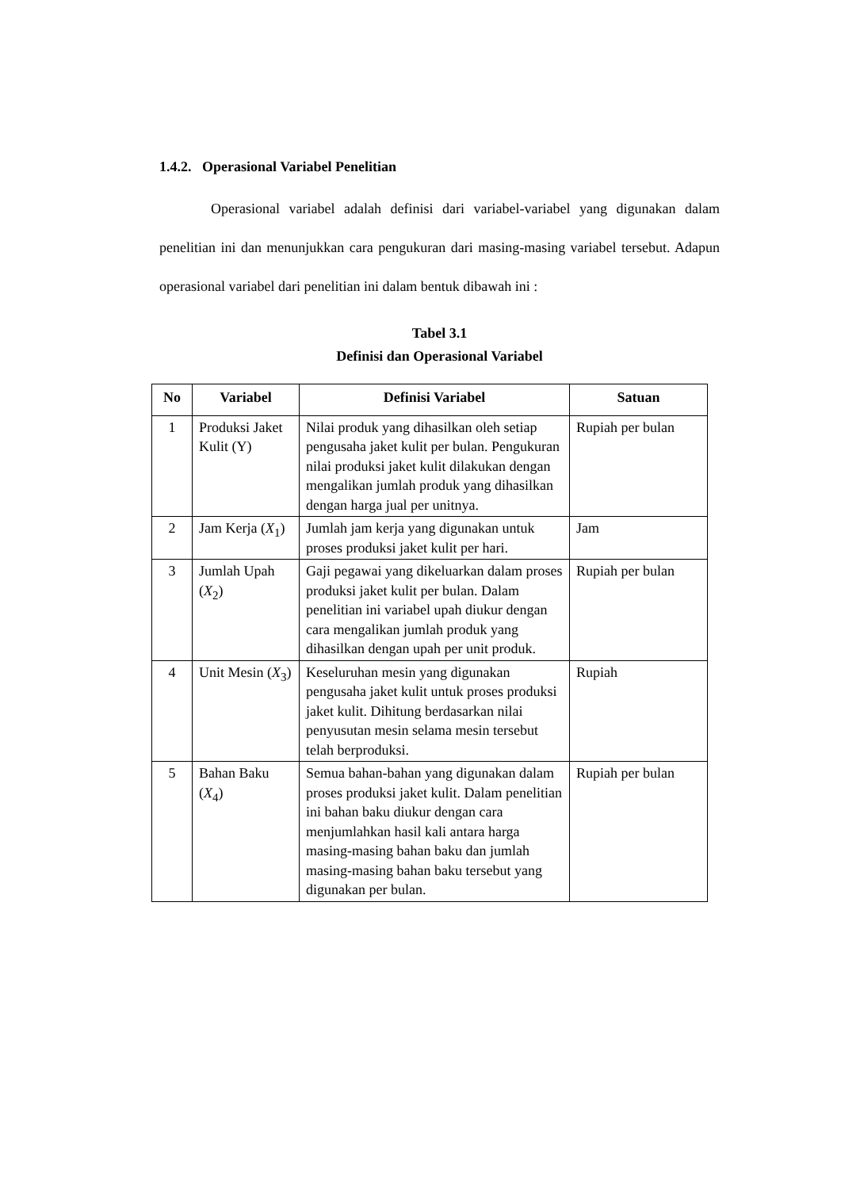1.4.2. Operasional Variabel Penelitian
Operasional variabel adalah definisi dari variabel-variabel yang digunakan dalam penelitian ini dan menunjukkan cara pengukuran dari masing-masing variabel tersebut. Adapun operasional variabel dari penelitian ini dalam bentuk dibawah ini :
Tabel 3.1
Definisi dan Operasional Variabel
| No | Variabel | Definisi Variabel | Satuan |
| --- | --- | --- | --- |
| 1 | Produksi Jaket Kulit (Y) | Nilai produk yang dihasilkan oleh setiap pengusaha jaket kulit per bulan. Pengukuran nilai produksi jaket kulit dilakukan dengan mengalikan jumlah produk yang dihasilkan dengan harga jual per unitnya. | Rupiah per bulan |
| 2 | Jam Kerja ( X<sub>1</sub>) | Jumlah jam kerja yang digunakan untuk proses produksi jaket kulit per hari. | Jam |
| 3 | Jumlah Upah ( X<sub>2</sub>) | Gaji pegawai yang dikeluarkan dalam proses produksi jaket kulit per bulan. Dalam penelitian ini variabel upah diukur dengan cara mengalikan jumlah produk yang dihasilkan dengan upah per unit produk. | Rupiah per bulan |
| 4 | Unit Mesin ( X<sub>3</sub>) | Keseluruhan mesin yang digunakan pengusaha jaket kulit untuk proses produksi jaket kulit. Dihitung berdasarkan nilai penyusutan mesin selama mesin tersebut telah berproduksi. | Rupiah |
| 5 | Bahan Baku ( X<sub>4</sub>) | Semua bahan-bahan yang digunakan dalam proses produksi jaket kulit. Dalam penelitian ini bahan baku diukur dengan cara menjumlahkan hasil kali antara harga masing-masing bahan baku dan jumlah masing-masing bahan baku tersebut yang digunakan per bulan. | Rupiah per bulan |